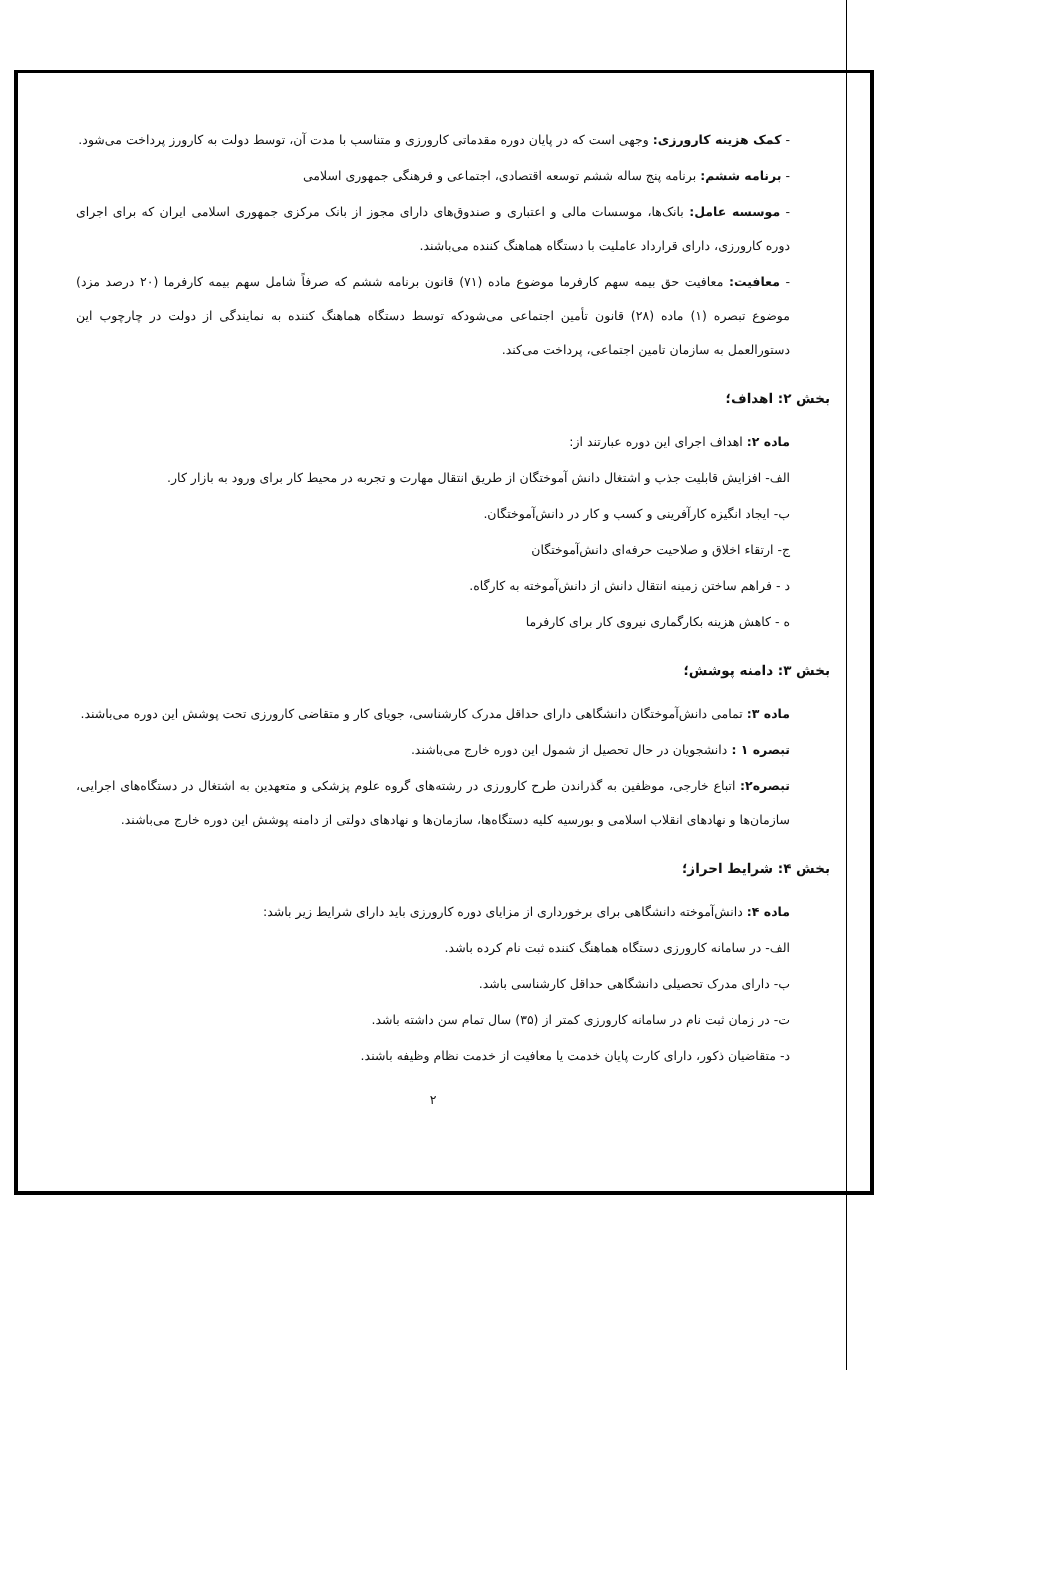- کمک هزینه کارورزی: وجهی است که در پایان دوره مقدماتی کارورزی و متناسب با مدت آن، توسط دولت به کارورز پرداخت می‌شود.
- برنامه ششم: برنامه پنج ساله ششم توسعه اقتصادی، اجتماعی و فرهنگی جمهوری اسلامی
- موسسه عامل: بانک‌ها، موسسات مالی و اعتباری و صندوق‌های دارای مجوز از بانک مرکزی جمهوری اسلامی ایران که برای اجرای دوره کارورزی، دارای قرارداد عاملیت با دستگاه هماهنگ کننده می‌باشند.
- معافیت: معافیت حق بیمه سهم کارفرما موضوع ماده (۷۱) قانون برنامه ششم که صرفاً شامل سهم بیمه کارفرما (۲۰ درصد مزد) موضوع تبصره (۱) ماده (۲۸) قانون تأمین اجتماعی می‌شودکه توسط دستگاه هماهنگ کننده به نمایندگی از دولت در چارچوب این دستورالعمل به سازمان تامین اجتماعی، پرداخت می‌کند.
بخش ۲: اهداف؛
ماده ۲: اهداف اجرای این دوره عبارتند از:
الف- افزایش قابلیت جذب و اشتغال دانش آموختگان از طریق انتقال مهارت و تجربه در محیط کار برای ورود به بازار کار.
ب- ایجاد انگیزه کارآفرینی و کسب و کار در دانش‌آموختگان.
ج- ارتقاء اخلاق و صلاحیت حرفه‌ای دانش‌آموختگان
د - فراهم ساختن زمینه انتقال دانش از دانش‌آموخته به کارگاه.
ه - کاهش هزینه بکارگماری نیروی کار برای کارفرما
بخش ۳: دامنه پوشش؛
ماده ۳: تمامی دانش‌آموختگان دانشگاهی دارای حداقل مدرک کارشناسی، جویای کار و متقاضی کارورزی تحت پوشش این دوره می‌باشند.
تبصره ۱ : دانشجویان در حال تحصیل از شمول این دوره خارج می‌باشند.
تبصره۲: اتباع خارجی، موظفین به گذراندن طرح کارورزی در رشته‌های گروه علوم پزشکی و متعهدین به اشتغال در دستگاه‌های اجرایی، سازمان‌ها و نهادهای انقلاب اسلامی و بورسیه کلیه دستگاه‌ها، سازمان‌ها و نهادهای دولتی از دامنه پوشش این دوره خارج می‌باشند.
بخش ۴: شرایط احراز؛
ماده ۴: دانش‌آموخته دانشگاهی برای برخورداری از مزایای دوره کارورزی باید دارای شرایط زیر باشد:
الف- در سامانه کارورزی دستگاه هماهنگ کننده ثبت نام کرده باشد.
ب- دارای مدرک تحصیلی دانشگاهی حداقل کارشناسی باشد.
ت- در زمان ثبت نام در سامانه کارورزی کمتر از (۳۵) سال تمام سن داشته باشد.
د- متقاضیان ذکور، دارای کارت پایان خدمت یا معافیت از خدمت نظام وظیفه باشند.
۲